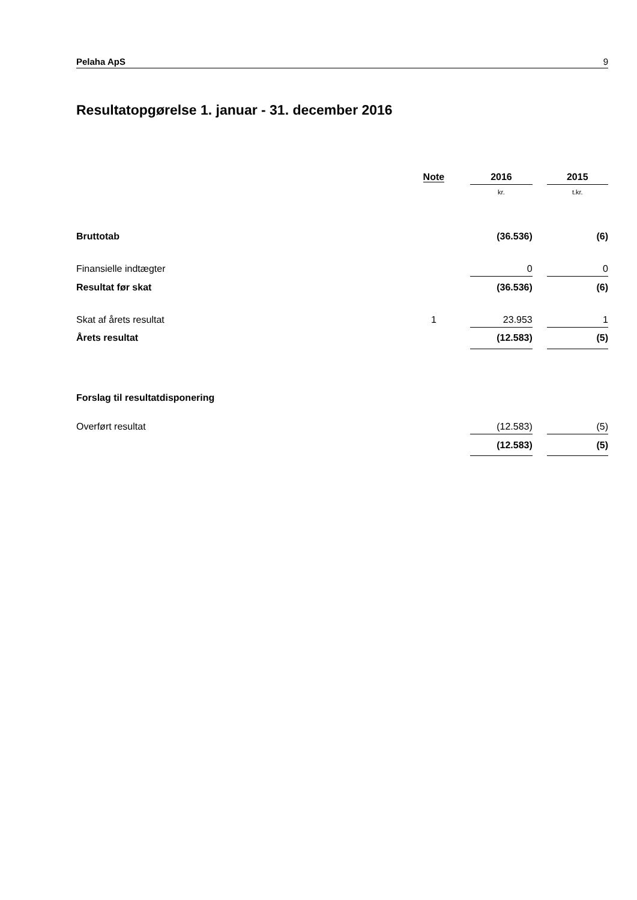Pelaha ApS 9
Resultatopgørelse 1. januar - 31. december 2016
| | Note | | 2016 | | 2015 |
| --- | --- | --- | --- | --- | --- |
| | | | kr. | | t.kr. |
| Bruttotab | | | (36.536) | | (6) |
| Finansielle indtægter | | | 0 | | 0 |
| Resultat før skat | | | (36.536) | | (6) |
| Skat af årets resultat | 1 | | 23.953 | | 1 |
| Årets resultat | | | (12.583) | | (5) |
| Forslag til resultatdisponering | | | | | |
| Overført resultat | | | (12.583) | | (5) |
| | | | (12.583) | | (5) |